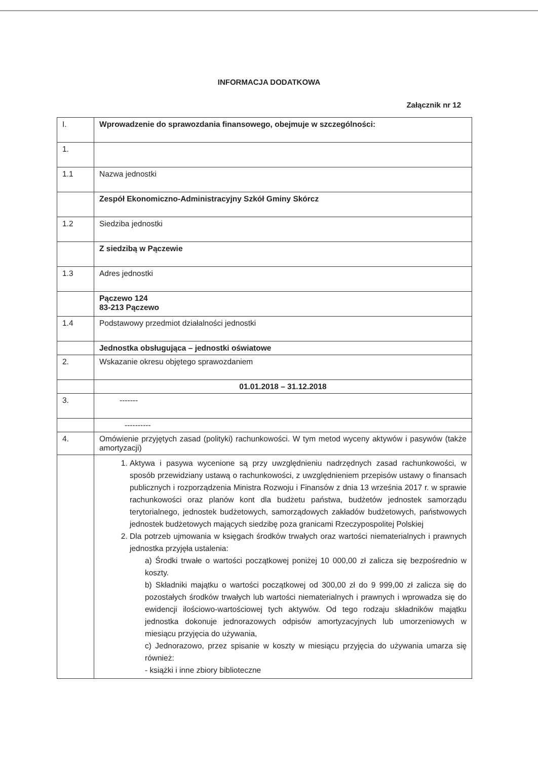INFORMACJA DODATKOWA
Załącznik nr 12
| I. | Wprowadzenie do sprawozdania finansowego, obejmuje w szczególności: |
| 1. | |
| 1.1 | Nazwa jednostki |
| | Zespół Ekonomiczno-Administracyjny Szkół Gminy Skórcz |
| 1.2 | Siedziba jednostki |
| | Z siedzibą w Pączewie |
| 1.3 | Adres jednostki |
| | Pączewo 124 83-213 Pączewo |
| 1.4 | Podstawowy przedmiot działalności jednostki |
| | Jednostka obsługująca – jednostki oświatowe |
| 2. | Wskazanie okresu objętego sprawozdaniem |
| | 01.01.2018 – 31.12.2018 |
| 3. | ------- |
| | ---------- |
| 4. | Omówienie przyjętych zasad (polityki) rachunkowości. W tym metod wyceny aktywów i pasywów (także amortyzacji) |
| | 1. Aktywa i pasywa wycenione są przy uwzględnieniu nadrzędnych zasad rachunkowości, w sposób przewidziany ustawą o rachunkowości, z uwzględnieniem przepisów ustawy o finansach publicznych i rozporządzenia Ministra Rozwoju i Finansów z dnia 13 września 2017 r. w sprawie rachunkowości oraz planów kont dla budżetu państwa, budżetów jednostek samorządu terytorialnego, jednostek budżetowych, samorządowych zakładów budżetowych, państwowych jednostek budżetowych mających siedzibę poza granicami Rzeczypospolitej Polskiej 2. Dla potrzeb ujmowania w księgach środków trwałych oraz wartości niematerialnych i prawnych jednostka przyjęła ustalenia: a) Środki trwałe o wartości początkowej poniżej 10 000,00 zł zalicza się bezpośrednio w koszty. b) Składniki majątku o wartości początkowej od 300,00 zł do 9 999,00 zł zalicza się do pozostałych środków trwałych lub wartości niematerialnych i prawnych i wprowadza się do ewidencji ilościowo-wartościowej tych aktywów. Od tego rodzaju składników majątku jednostka dokonuje jednorazowych odpisów amortyzacyjnych lub umorzeniowych w miesiącu przyjęcia do używania, c) Jednorazowo, przez spisanie w koszty w miesiącu przyjęcia do używania umarza się również: - książki i inne zbiory biblioteczne |